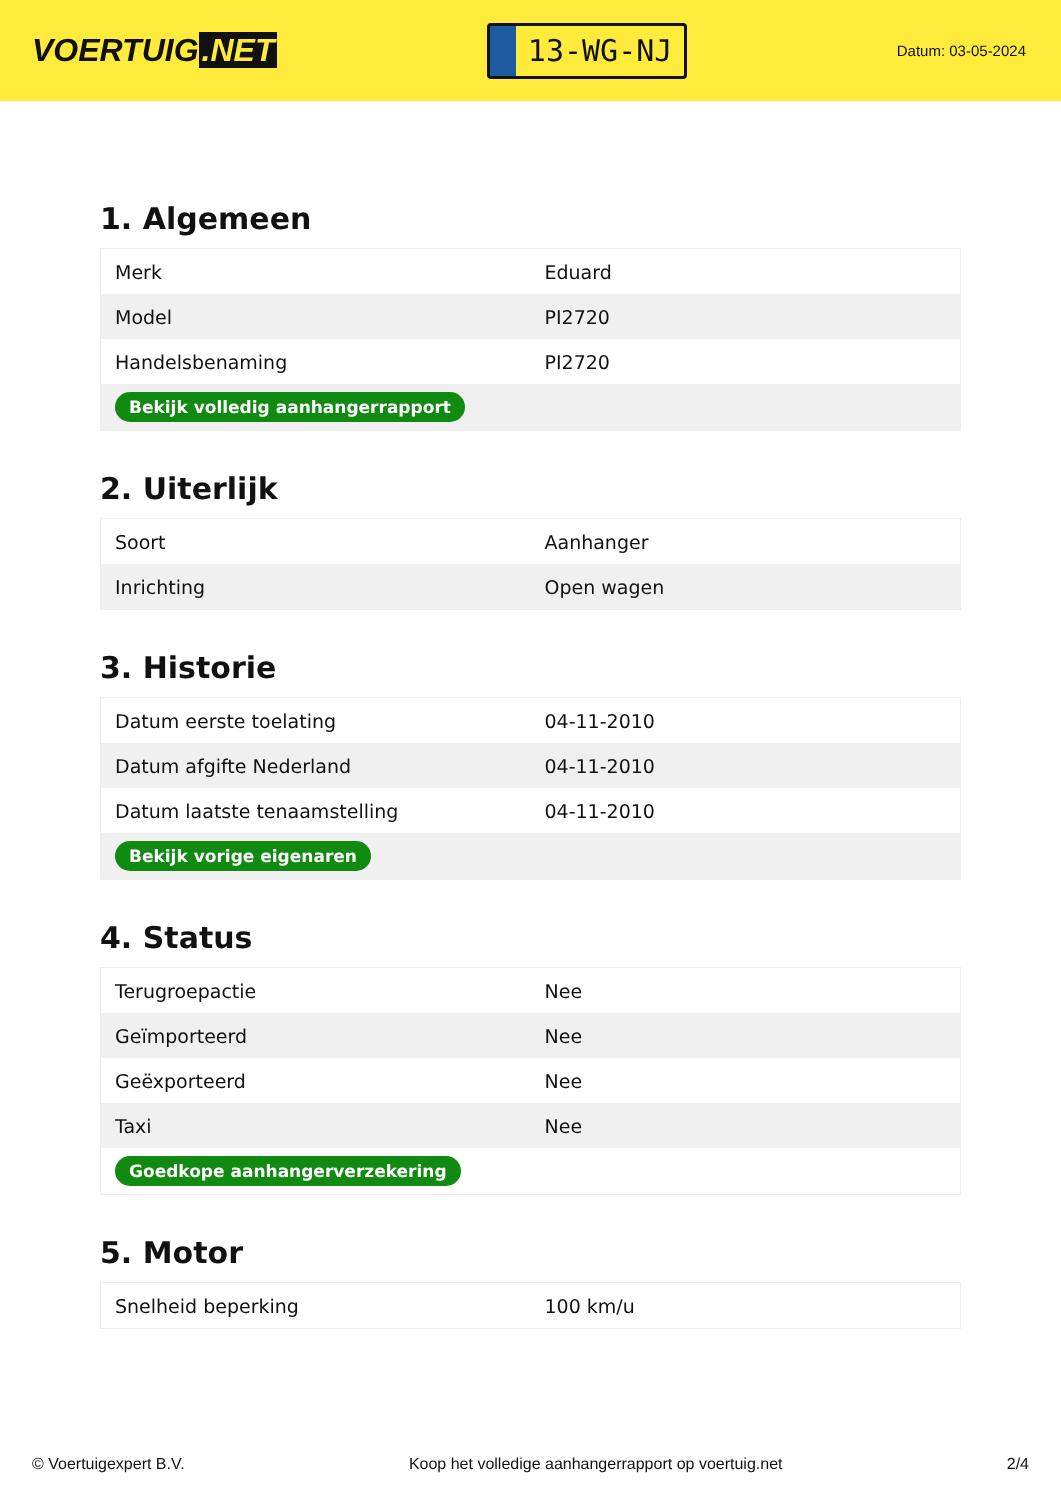VOERTUIG.NET
13-WG-NJ
Datum: 03-05-2024
1. Algemeen
| Merk | Eduard |
| Model | PI2720 |
| Handelsbenaming | PI2720 |
| Bekijk volledig aanhangerrapport | |
2. Uiterlijk
| Soort | Aanhanger |
| Inrichting | Open wagen |
3. Historie
| Datum eerste toelating | 04-11-2010 |
| Datum afgifte Nederland | 04-11-2010 |
| Datum laatste tenaamstelling | 04-11-2010 |
| Bekijk vorige eigenaren | |
4. Status
| Terugroepactie | Nee |
| Geïmporteerd | Nee |
| Geëxporteerd | Nee |
| Taxi | Nee |
| Goedkope aanhangerverzekering | |
5. Motor
| Snelheid beperking | 100 km/u |
© Voertuigexpert B.V. Koop het volledige aanhangerrapport op voertuig.net 2/4